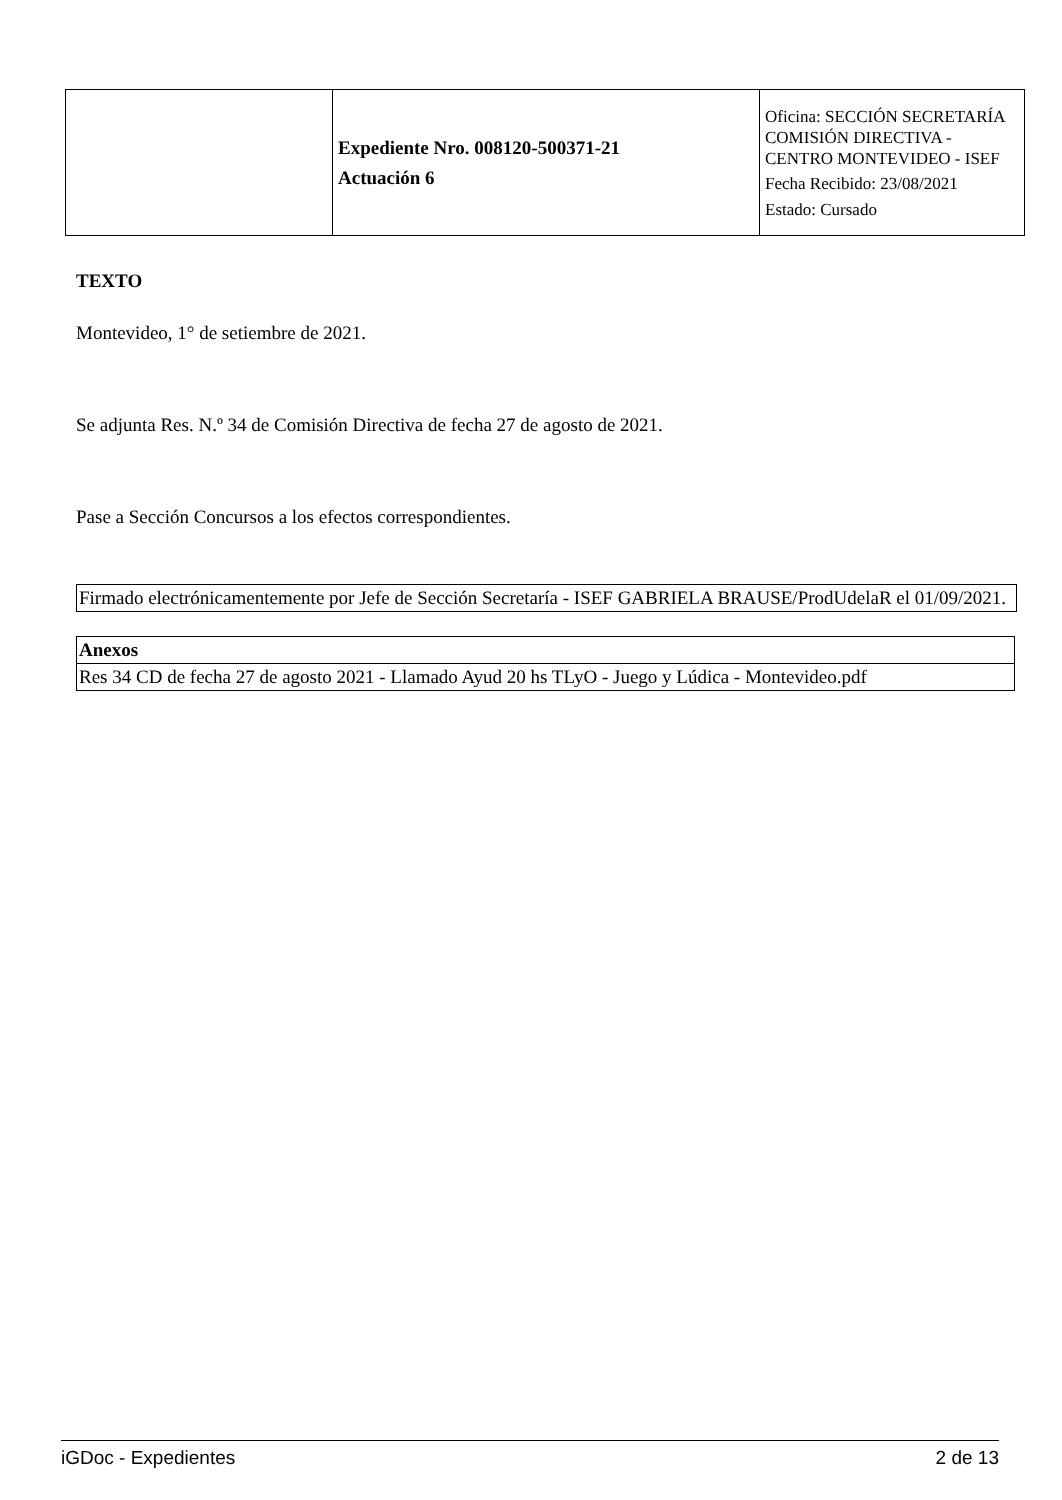| | Expediente Nro. 008120-500371-21 Actuación 6 | Oficina: SECCIÓN SECRETARÍA COMISIÓN DIRECTIVA - CENTRO MONTEVIDEO - ISEF Fecha Recibido: 23/08/2021 Estado: Cursado |
TEXTO
Montevideo, 1° de setiembre de 2021.
Se adjunta Res. N.º 34 de Comisión Directiva de fecha 27 de agosto de 2021.
Pase a Sección Concursos a los efectos correspondientes.
Firmado electrónicamentemente por Jefe de Sección Secretaría - ISEF GABRIELA BRAUSE/ProdUdelaR el 01/09/2021.
| Anexos |
| --- |
| Res 34 CD de fecha 27 de agosto 2021 - Llamado Ayud 20 hs TLyO - Juego y Lúdica - Montevideo.pdf |
iGDoc - Expedientes 2 de 13